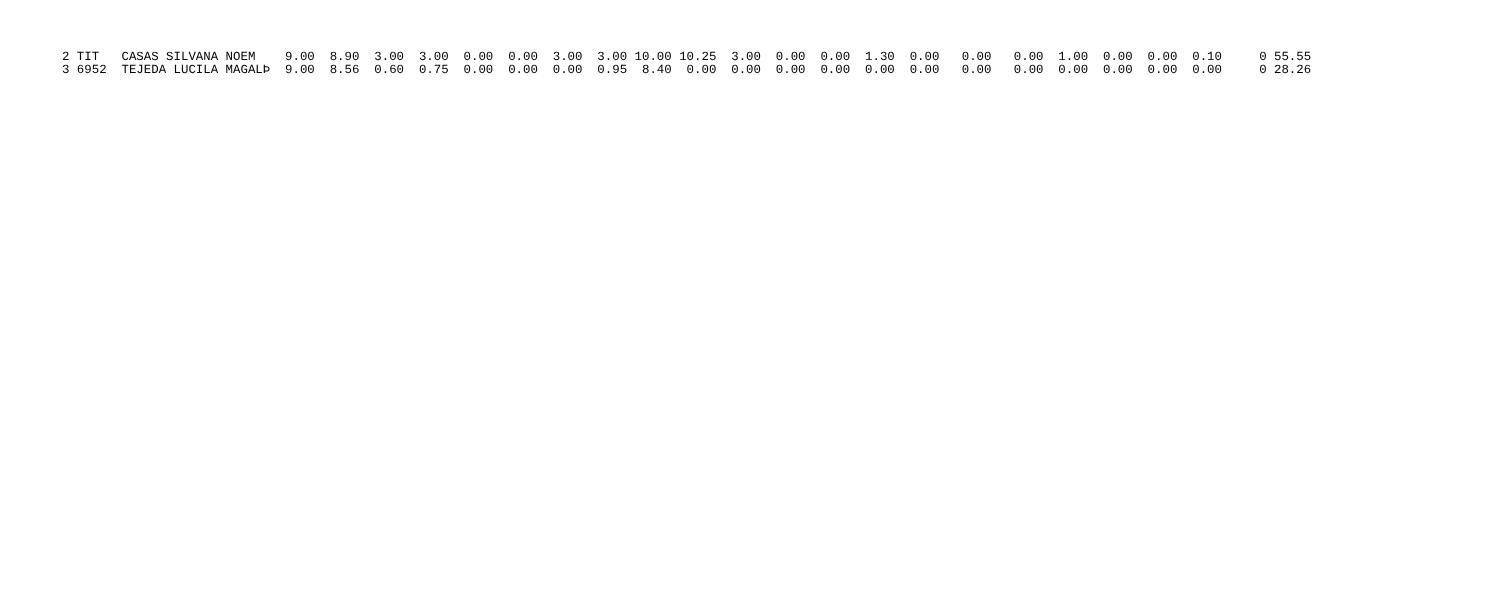2 TIT   CASAS SILVANA NOEM    9.00  8.90  3.00  3.00  0.00  0.00  3.00  3.00 10.00 10.25  3.00  0.00  0.00  1.30  0.00   0.00   0.00  1.00  0.00  0.00  0.10     0 55.55
3 6952  TEJEDA LUCILA MAGALÞ  9.00  8.56  0.60  0.75  0.00  0.00  0.00  0.95  8.40  0.00  0.00  0.00  0.00  0.00  0.00   0.00   0.00  0.00  0.00  0.00  0.00     0 28.26